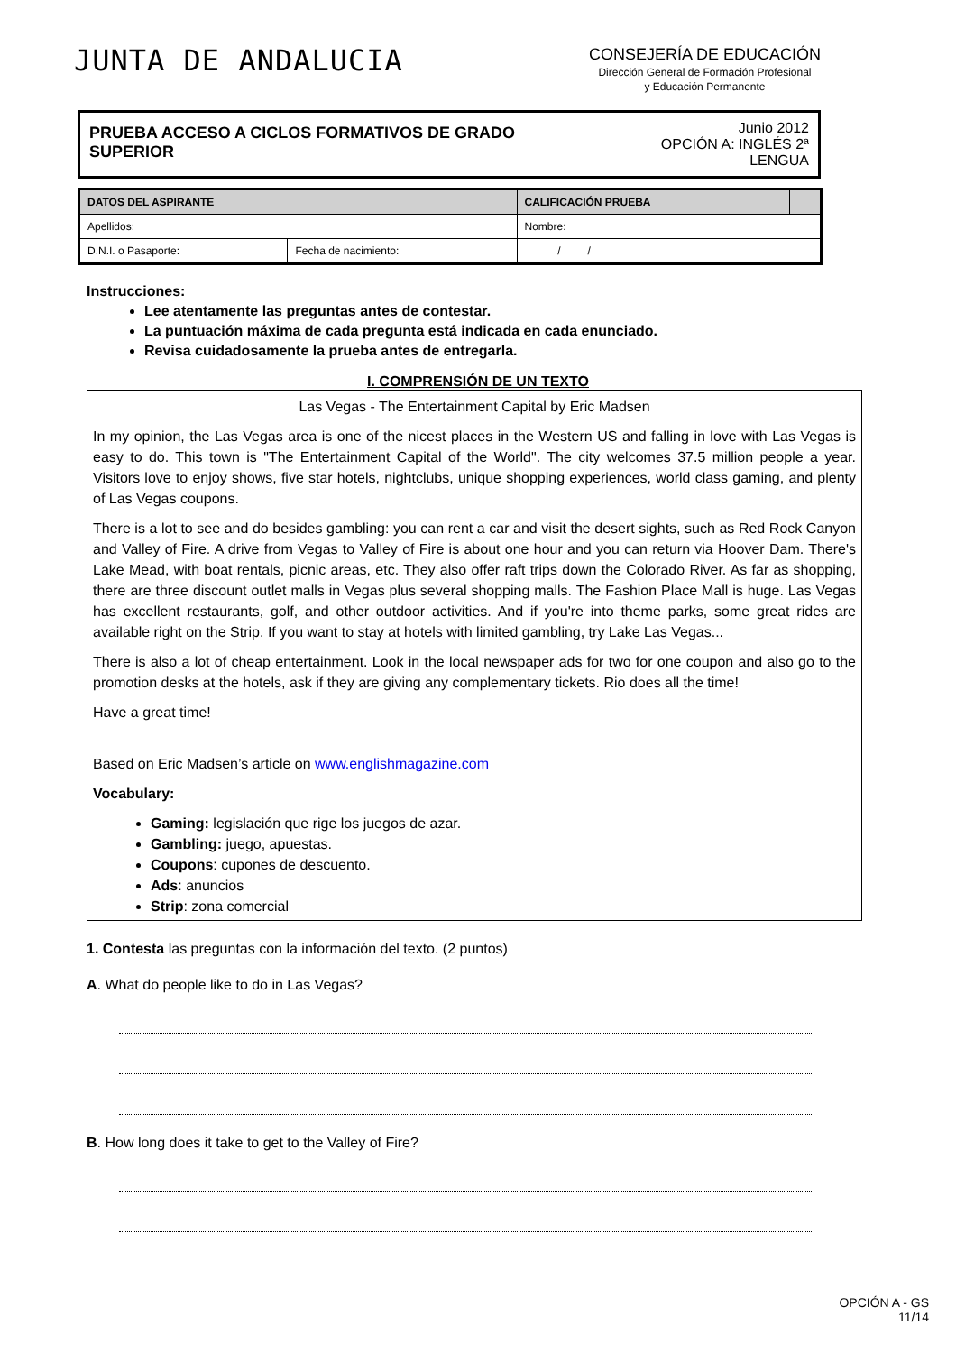JUNTA DE ANDALUCIA
CONSEJERÍA DE EDUCACIÓN
Dirección General de Formación Profesional
y Educación Permanente
PRUEBA ACCESO A CICLOS FORMATIVOS DE GRADO SUPERIOR
Junio 2012
OPCIÓN A: INGLÉS 2ª LENGUA
| DATOS DEL ASPIRANTE | | CALIFICACIÓN PRUEBA | |
| --- | --- | --- | --- |
| Apellidos: | | Nombre: | |
| D.N.I. o Pasaporte: | Fecha de nacimiento: | / / | |
Instrucciones:
Lee atentamente las preguntas antes de contestar.
La puntuación máxima de cada pregunta está indicada en cada enunciado.
Revisa cuidadosamente la prueba antes de entregarla.
I. COMPRENSIÓN DE UN TEXTO
Las Vegas - The Entertainment Capital by Eric Madsen
In my opinion, the Las Vegas area is one of the nicest places in the Western US and falling in love with Las Vegas is easy to do. This town is "The Entertainment Capital of the World". The city welcomes 37.5 million people a year. Visitors love to enjoy shows, five star hotels, nightclubs, unique shopping experiences, world class gaming, and plenty of Las Vegas coupons.
There is a lot to see and do besides gambling: you can rent a car and visit the desert sights, such as Red Rock Canyon and Valley of Fire. A drive from Vegas to Valley of Fire is about one hour and you can return via Hoover Dam. There's Lake Mead, with boat rentals, picnic areas, etc. They also offer raft trips down the Colorado River. As far as shopping, there are three discount outlet malls in Vegas plus several shopping malls. The Fashion Place Mall is huge. Las Vegas has excellent restaurants, golf, and other outdoor activities. And if you're into theme parks, some great rides are available right on the Strip. If you want to stay at hotels with limited gambling, try Lake Las Vegas...
There is also a lot of cheap entertainment. Look in the local newspaper ads for two for one coupon and also go to the promotion desks at the hotels, ask if they are giving any complementary tickets. Rio does all the time!
Have a great time!
Based on Eric Madsen’s article on www.englishmagazine.com
Vocabulary:
Gaming: legislación que rige los juegos de azar.
Gambling: juego, apuestas.
Coupons: cupones de descuento.
Ads: anuncios
Strip: zona comercial
1. Contesta las preguntas con la información del texto. (2 puntos)
A. What do people like to do in Las Vegas?
B. How long does it take to get to the Valley of Fire?
OPCIÓN A - GS
11/14